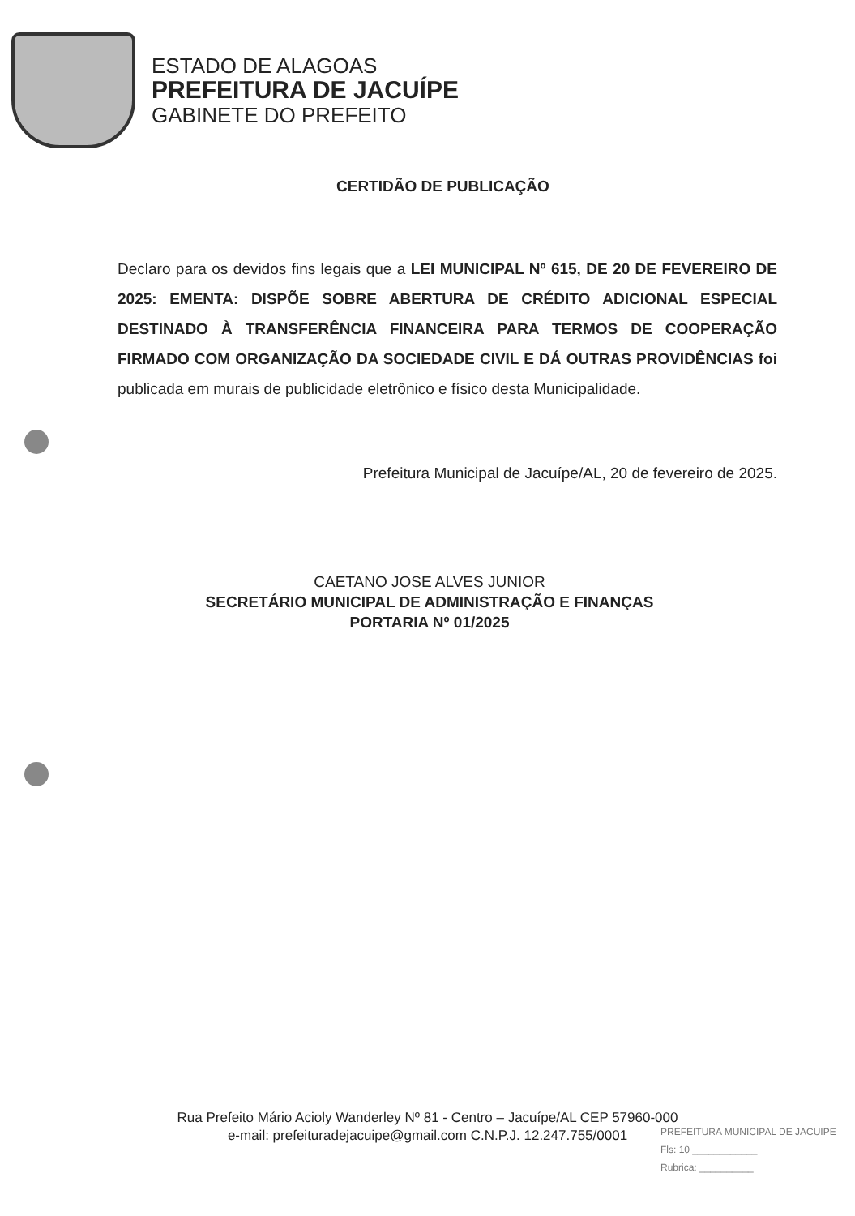ESTADO DE ALAGOAS
PREFEITURA DE JACUÍPE
GABINETE DO PREFEITO
CERTIDÃO DE PUBLICAÇÃO
Declaro para os devidos fins legais que a LEI MUNICIPAL Nº 615, DE 20 DE FEVEREIRO DE 2025: EMENTA: DISPÕE SOBRE ABERTURA DE CRÉDITO ADICIONAL ESPECIAL DESTINADO À TRANSFERÊNCIA FINANCEIRA PARA TERMOS DE COOPERAÇÃO FIRMADO COM ORGANIZAÇÃO DA SOCIEDADE CIVIL E DÁ OUTRAS PROVIDÊNCIAS foi publicada em murais de publicidade eletrônico e físico desta Municipalidade.
Prefeitura Municipal de Jacuípe/AL, 20 de fevereiro de 2025.
CAETANO JOSE ALVES JUNIOR
SECRETÁRIO MUNICIPAL DE ADMINISTRAÇÃO E FINANÇAS
PORTARIA Nº 01/2025
Rua Prefeito Mário Acioly Wanderley Nº 81 - Centro – Jacuípe/AL CEP 57960-000
e-mail: prefeituradejacuipe@gmail.com C.N.P.J. 12.247.755/0001
PREFEITURA MUNICIPAL DE JACUIPE
Fls: 10 ____________
Rubrica: __________